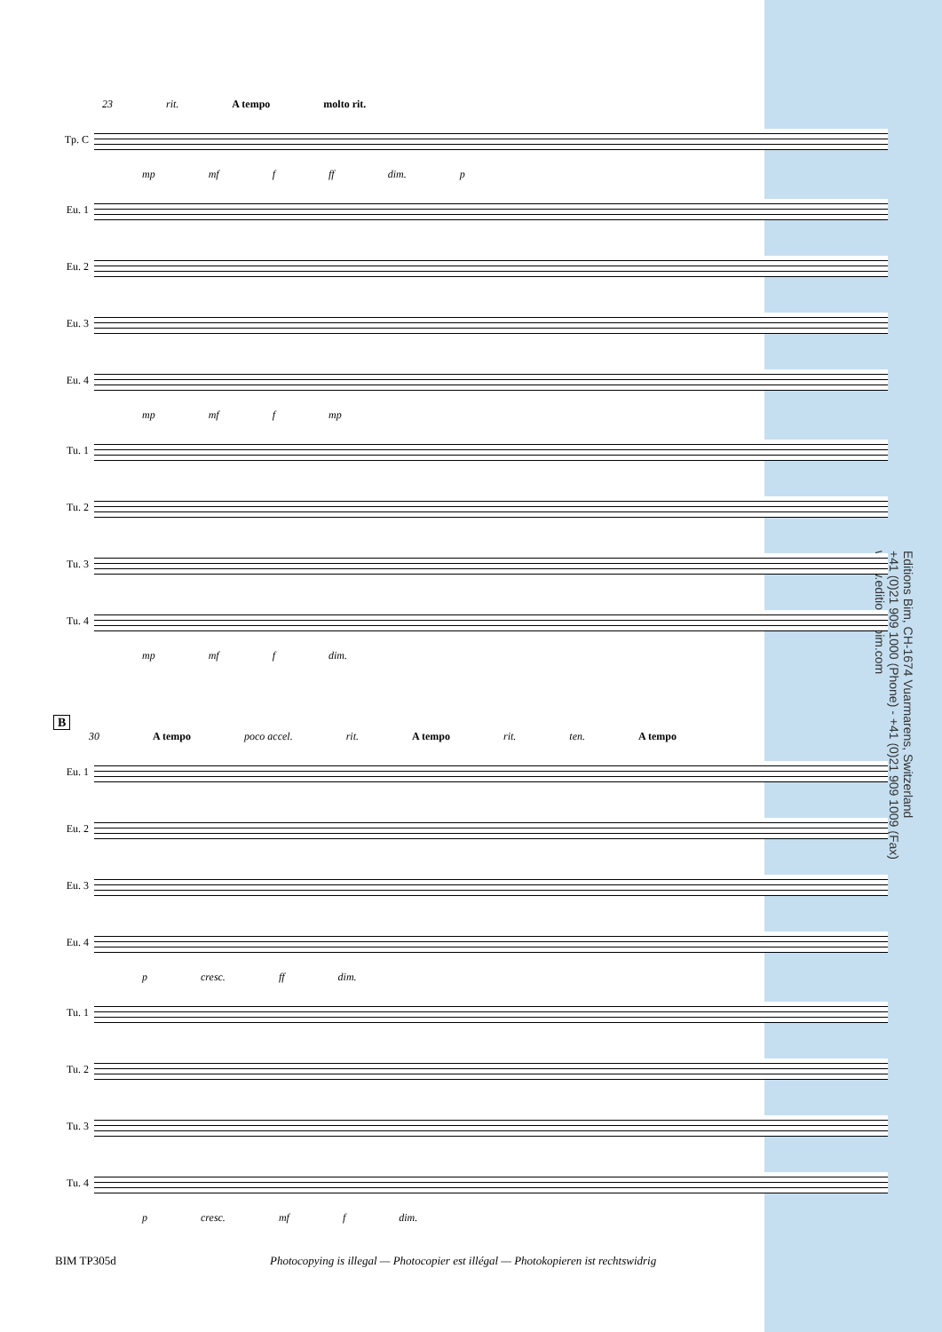Editions Bim, CH-1674 Vuarmarens, Switzerland
+41 (0)21 909 1000 (Phone) - +41 (0)21 909 1009 (Fax)
www.editions-bim.com
23 rit. A tempo molto rit.
Tp. C
mp mf f ff dim. p
Eu. 1
Eu. 2
Eu. 3
Eu. 4
mp mf f mp
Tu. 1
Tu. 2
Tu. 3
Tu. 4
mp mf f dim.
B
30 A tempo poco accel. rit. A tempo rit. ten. A tempo
Eu. 1
Eu. 2
Eu. 3
Eu. 4
p cresc. ff dim.
Tu. 1
Tu. 2
Tu. 3
Tu. 4
p cresc. mf f dim.
BIM TP305d Photocopying is illegal — Photocopier est illégal — Photokopieren ist rechtswidrig